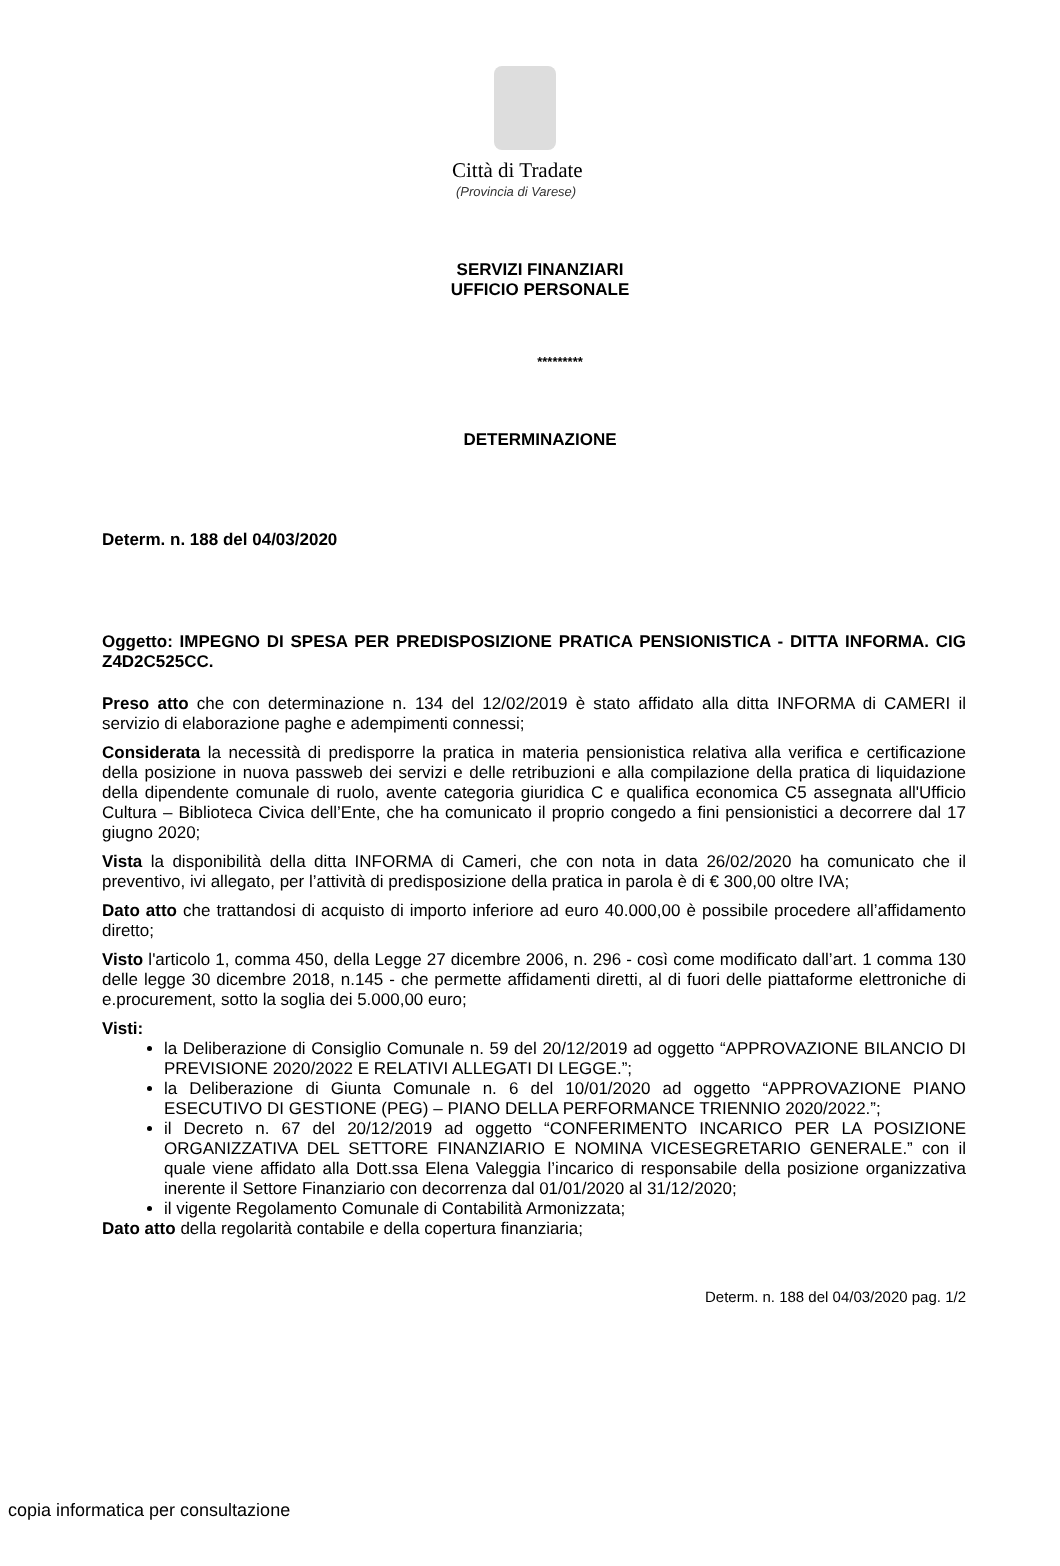Città di Tradate
(Provincia di Varese)
SERVIZI FINANZIARI
UFFICIO PERSONALE
*********
DETERMINAZIONE
Determ. n. 188 del 04/03/2020
Oggetto: IMPEGNO DI SPESA PER PREDISPOSIZIONE PRATICA PENSIONISTICA - DITTA INFORMA. CIG Z4D2C525CC.
Preso atto che con determinazione n. 134 del 12/02/2019 è stato affidato alla ditta INFORMA di CAMERI il servizio di elaborazione paghe e adempimenti connessi;
Considerata la necessità di predisporre la pratica in materia pensionistica relativa alla verifica e certificazione della posizione in nuova passweb dei servizi e delle retribuzioni e alla compilazione della pratica di liquidazione della dipendente comunale di ruolo, avente categoria giuridica C e qualifica economica C5 assegnata all'Ufficio Cultura – Biblioteca Civica dell’Ente, che ha comunicato il proprio congedo a fini pensionistici a decorrere dal 17 giugno 2020;
Vista la disponibilità della ditta INFORMA di Cameri, che con nota in data 26/02/2020 ha comunicato che il preventivo, ivi allegato, per l’attività di predisposizione della pratica in parola è di € 300,00 oltre IVA;
Dato atto che trattandosi di acquisto di importo inferiore ad euro 40.000,00 è possibile procedere all’affidamento diretto;
Visto l'articolo 1, comma 450, della Legge 27 dicembre 2006, n. 296 - così come modificato dall’art. 1 comma 130 delle legge 30 dicembre 2018, n.145 - che permette affidamenti diretti, al di fuori delle piattaforme elettroniche di e.procurement, sotto la soglia dei 5.000,00 euro;
Visti:
la Deliberazione di Consiglio Comunale n. 59 del 20/12/2019 ad oggetto “APPROVAZIONE BILANCIO DI PREVISIONE 2020/2022 E RELATIVI ALLEGATI DI LEGGE.”;
la Deliberazione di Giunta Comunale n. 6 del 10/01/2020 ad oggetto “APPROVAZIONE PIANO ESECUTIVO DI GESTIONE (PEG) – PIANO DELLA PERFORMANCE TRIENNIO 2020/2022.”;
il Decreto n. 67 del 20/12/2019 ad oggetto “CONFERIMENTO INCARICO PER LA POSIZIONE ORGANIZZATIVA DEL SETTORE FINANZIARIO E NOMINA VICESEGRETARIO GENERALE.” con il quale viene affidato alla Dott.ssa Elena Valeggia l’incarico di responsabile della posizione organizzativa inerente il Settore Finanziario con decorrenza dal 01/01/2020 al 31/12/2020;
il vigente Regolamento Comunale di Contabilità Armonizzata;
Dato atto della regolarità contabile e della copertura finanziaria;
Determ. n. 188 del 04/03/2020 pag. 1/2
copia informatica per consultazione